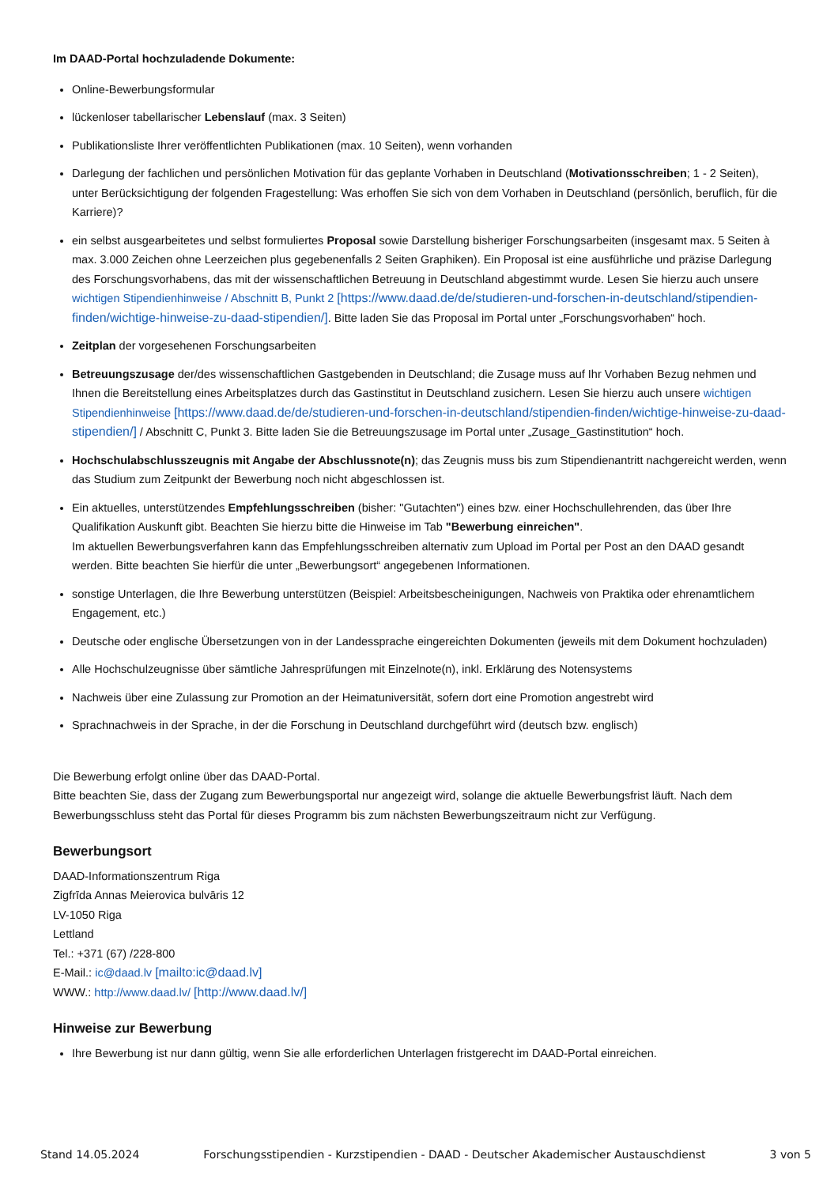Im DAAD-Portal hochzuladende Dokumente:
Online-Bewerbungsformular
lückenloser tabellarischer Lebenslauf (max. 3 Seiten)
Publikationsliste Ihrer veröffentlichten Publikationen (max. 10 Seiten), wenn vorhanden
Darlegung der fachlichen und persönlichen Motivation für das geplante Vorhaben in Deutschland (Motivationsschreiben; 1 - 2 Seiten), unter Berücksichtigung der folgenden Fragestellung: Was erhoffen Sie sich von dem Vorhaben in Deutschland (persönlich, beruflich, für die Karriere)?
ein selbst ausgearbeitetes und selbst formuliertes Proposal sowie Darstellung bisheriger Forschungsarbeiten (insgesamt max. 5 Seiten à max. 3.000 Zeichen ohne Leerzeichen plus gegebenenfalls 2 Seiten Graphiken). Ein Proposal ist eine ausführliche und präzise Darlegung des Forschungsvorhabens, das mit der wissenschaftlichen Betreuung in Deutschland abgestimmt wurde. Lesen Sie hierzu auch unsere wichtigen Stipendienhinweise / Abschnitt B, Punkt 2 [https://www.daad.de/de/studieren-und-forschen-in-deutschland/stipendien-finden/wichtige-hinweise-zu-daad-stipendien/]. Bitte laden Sie das Proposal im Portal unter „Forschungsvorhaben“ hoch.
Zeitplan der vorgesehenen Forschungsarbeiten
Betreuungszusage der/des wissenschaftlichen Gastgebenden in Deutschland; die Zusage muss auf Ihr Vorhaben Bezug nehmen und Ihnen die Bereitstellung eines Arbeitsplatzes durch das Gastinstitut in Deutschland zusichern. Lesen Sie hierzu auch unsere wichtigen Stipendienhinweise [https://www.daad.de/de/studieren-und-forschen-in-deutschland/stipendien-finden/wichtige-hinweise-zu-daad-stipendien/] / Abschnitt C, Punkt 3. Bitte laden Sie die Betreuungszusage im Portal unter „Zusage_Gastinstitution“ hoch.
Hochschulabschlusszeugnis mit Angabe der Abschlussnote(n); das Zeugnis muss bis zum Stipendienantritt nachgereicht werden, wenn das Studium zum Zeitpunkt der Bewerbung noch nicht abgeschlossen ist.
Ein aktuelles, unterstützendes Empfehlungsschreiben (bisher: "Gutachten") eines bzw. einer Hochschullehrenden, das über Ihre Qualifikation Auskunft gibt. Beachten Sie hierzu bitte die Hinweise im Tab "Bewerbung einreichen".
Im aktuellen Bewerbungsverfahren kann das Empfehlungsschreiben alternativ zum Upload im Portal per Post an den DAAD gesandt werden. Bitte beachten Sie hierfür die unter „Bewerbungsort“ angegebenen Informationen.
sonstige Unterlagen, die Ihre Bewerbung unterstützen (Beispiel: Arbeitsbescheinigungen, Nachweis von Praktika oder ehrenamtlichem Engagement, etc.)
Deutsche oder englische Übersetzungen von in der Landessprache eingereichten Dokumenten (jeweils mit dem Dokument hochzuladen)
Alle Hochschulzeugnisse über sämtliche Jahresprüfungen mit Einzelnote(n), inkl. Erklärung des Notensystems
Nachweis über eine Zulassung zur Promotion an der Heimatuniversität, sofern dort eine Promotion angestrebt wird
Sprachnachweis in der Sprache, in der die Forschung in Deutschland durchgeführt wird (deutsch bzw. englisch)
Die Bewerbung erfolgt online über das DAAD-Portal.
Bitte beachten Sie, dass der Zugang zum Bewerbungsportal nur angezeigt wird, solange die aktuelle Bewerbungsfrist läuft. Nach dem Bewerbungsschluss steht das Portal für dieses Programm bis zum nächsten Bewerbungszeitraum nicht zur Verfügung.
Bewerbungsort
DAAD-Informationszentrum Riga
Zigfrīda Annas Meierovica bulvāris 12
LV-1050 Riga
Lettland
Tel.: +371 (67) /228-800
E-Mail.: ic@daad.lv [mailto:ic@daad.lv]
WWW.: http://www.daad.lv/ [http://www.daad.lv/]
Hinweise zur Bewerbung
Ihre Bewerbung ist nur dann gültig, wenn Sie alle erforderlichen Unterlagen fristgerecht im DAAD-Portal einreichen.
Stand 14.05.2024 Forschungsstipendien - Kurzstipendien - DAAD - Deutscher Akademischer Austauschdienst 3 von 5